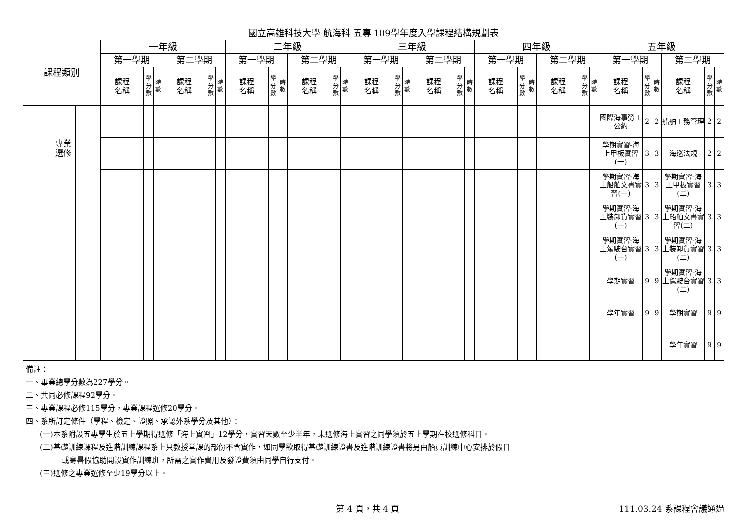國立高雄科技大學 航海科 五專 109學年度入學課程結構規劃表
| 課程類別 | | | | 一年級 | | | | | | 二年級 | | | | | | 三年級 | | | | | | 四年級 | | | | | | 五年級 | | | | | |
| --- | --- | --- | --- | --- | --- | --- | --- | --- | --- | --- | --- | --- | --- | --- | --- | --- | --- | --- | --- | --- | --- | --- | --- | --- | --- | --- | --- | --- | --- | --- | --- | --- | --- |
| | | | | 第一學期 | | | 第二學期 | | | 第一學期 | | | 第二學期 | | | 第一學期 | | | 第二學期 | | | 第一學期 | | | 第二學期 | | | 第一學期 | | | 第二學期 | | |
| | | | | 課程 名稱 | 學分數 | 時數 | 課程 名稱 | 學分數 | 時數 | 課程 名稱 | 學分數 | 時數 | 課程 名稱 | 學分數 | 時數 | 課程 名稱 | 學分數 | 時數 | 課程 名稱 | 學分數 | 時數 | 課程 名稱 | 學分數 | 時數 | 課程 名稱 | 學分數 | 時數 | 課程 名稱 | 學分數 | 時數 | 課程 名稱 | 學分數 | 時數 |
| | | 專業 選修 | | | | | | | | | | | | | | | | | | | | | | | | | | 國際海事勞工公約 | 2 | 2 | 船舶工務管理 | 2 | 2 |
| | | | | | | | | | | | | | | | | | | | | | | | | | | | | 學期實習-海上甲板實習(一) | 3 | 3 | 海巡法規 | 2 | 2 |
| | | | | | | | | | | | | | | | | | | | | | | | | | | | | 學期實習-海上船舶文書實習(一) | 3 | 3 | 學期實習-海上甲板實習(二) | 3 | 3 |
| | | | | | | | | | | | | | | | | | | | | | | | | | | | | 學期實習-海上裝卸貨實習(一) | 3 | 3 | 學期實習-海上船舶文書實習(二) | 3 | 3 |
| | | | | | | | | | | | | | | | | | | | | | | | | | | | | 學期實習-海上駕駛台實習(一) | 3 | 3 | 學期實習-海上裝卸貨實習(二) | 3 | 3 |
| | | | | | | | | | | | | | | | | | | | | | | | | | | | | 學期實習 | 9 | 9 | 學期實習-海上駕駛台實習(二) | 3 | 3 |
| | | | | | | | | | | | | | | | | | | | | | | | | | | | | 學年實習 | 9 | 9 | 學期實習 | 9 | 9 |
| | | | | | | | | | | | | | | | | | | | | | | | | | | | | | | | 學年實習 | 9 | 9 |
備註：
一、畢業總學分數為227學分。
二、共同必修課程92學分。
三、專業課程必修115學分，專業課程選修20學分。
四、系所訂定條件（學程、檢定、證照、承認外系學分及其他）：
(一)本系附設五專學生於五上學期得選修「海上實習」12學分，實習天數至少半年，未選修海上實習之同學須於五上學期在校選修科目。
(二)基礎訓練課程及進階訓練課程系上只教授堂課的部份不含實作，如同學欲取得基礎訓練證書及進階訓練證書將另由船員訓練中心安排於假日
或寒暑假協助開設實作訓練班，所需之實作費用及發證費須由同學自行支付。
(三)選修之專業選修至少19學分以上。
第 4 頁，共 4 頁 111.03.24 系課程會議通過